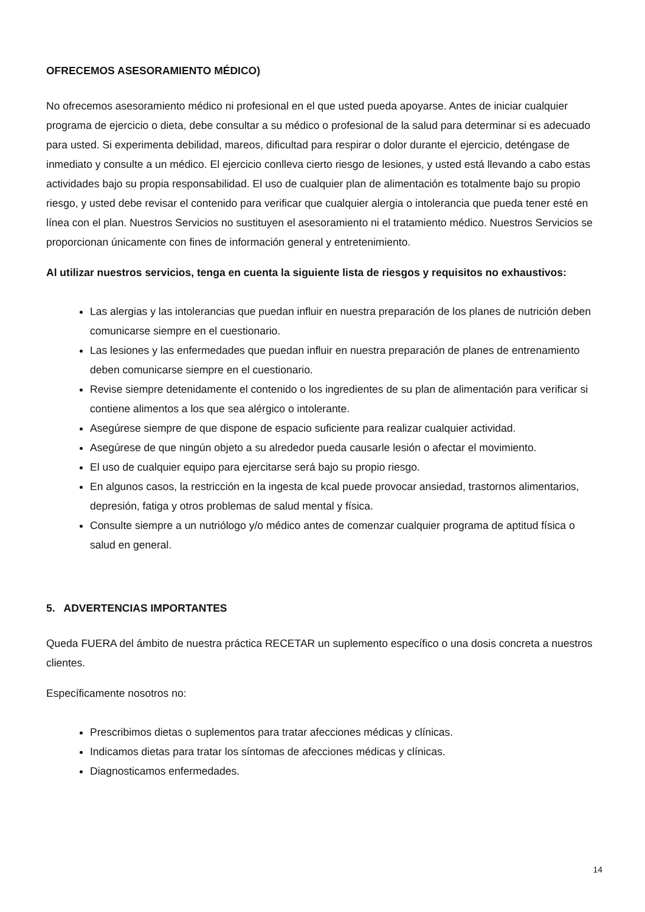OFRECEMOS ASESORAMIENTO MÉDICO)
No ofrecemos asesoramiento médico ni profesional en el que usted pueda apoyarse. Antes de iniciar cualquier programa de ejercicio o dieta, debe consultar a su médico o profesional de la salud para determinar si es adecuado para usted. Si experimenta debilidad, mareos, dificultad para respirar o dolor durante el ejercicio, deténgase de inmediato y consulte a un médico. El ejercicio conlleva cierto riesgo de lesiones, y usted está llevando a cabo estas actividades bajo su propia responsabilidad. El uso de cualquier plan de alimentación es totalmente bajo su propio riesgo, y usted debe revisar el contenido para verificar que cualquier alergia o intolerancia que pueda tener esté en línea con el plan. Nuestros Servicios no sustituyen el asesoramiento ni el tratamiento médico. Nuestros Servicios se proporcionan únicamente con fines de información general y entretenimiento.
Al utilizar nuestros servicios, tenga en cuenta la siguiente lista de riesgos y requisitos no exhaustivos:
Las alergias y las intolerancias que puedan influir en nuestra preparación de los planes de nutrición deben comunicarse siempre en el cuestionario.
Las lesiones y las enfermedades que puedan influir en nuestra preparación de planes de entrenamiento deben comunicarse siempre en el cuestionario.
Revise siempre detenidamente el contenido o los ingredientes de su plan de alimentación para verificar si contiene alimentos a los que sea alérgico o intolerante.
Asegúrese siempre de que dispone de espacio suficiente para realizar cualquier actividad.
Asegúrese de que ningún objeto a su alrededor pueda causarle lesión o afectar el movimiento.
El uso de cualquier equipo para ejercitarse será bajo su propio riesgo.
En algunos casos, la restricción en la ingesta de kcal puede provocar ansiedad, trastornos alimentarios, depresión, fatiga y otros problemas de salud mental y física.
Consulte siempre a un nutriólogo y/o médico antes de comenzar cualquier programa de aptitud física o salud en general.
5. ADVERTENCIAS IMPORTANTES
Queda FUERA del ámbito de nuestra práctica RECETAR un suplemento específico o una dosis concreta a nuestros clientes.
Específicamente nosotros no:
Prescribimos dietas o suplementos para tratar afecciones médicas y clínicas.
Indicamos dietas para tratar los síntomas de afecciones médicas y clínicas.
Diagnosticamos enfermedades.
14